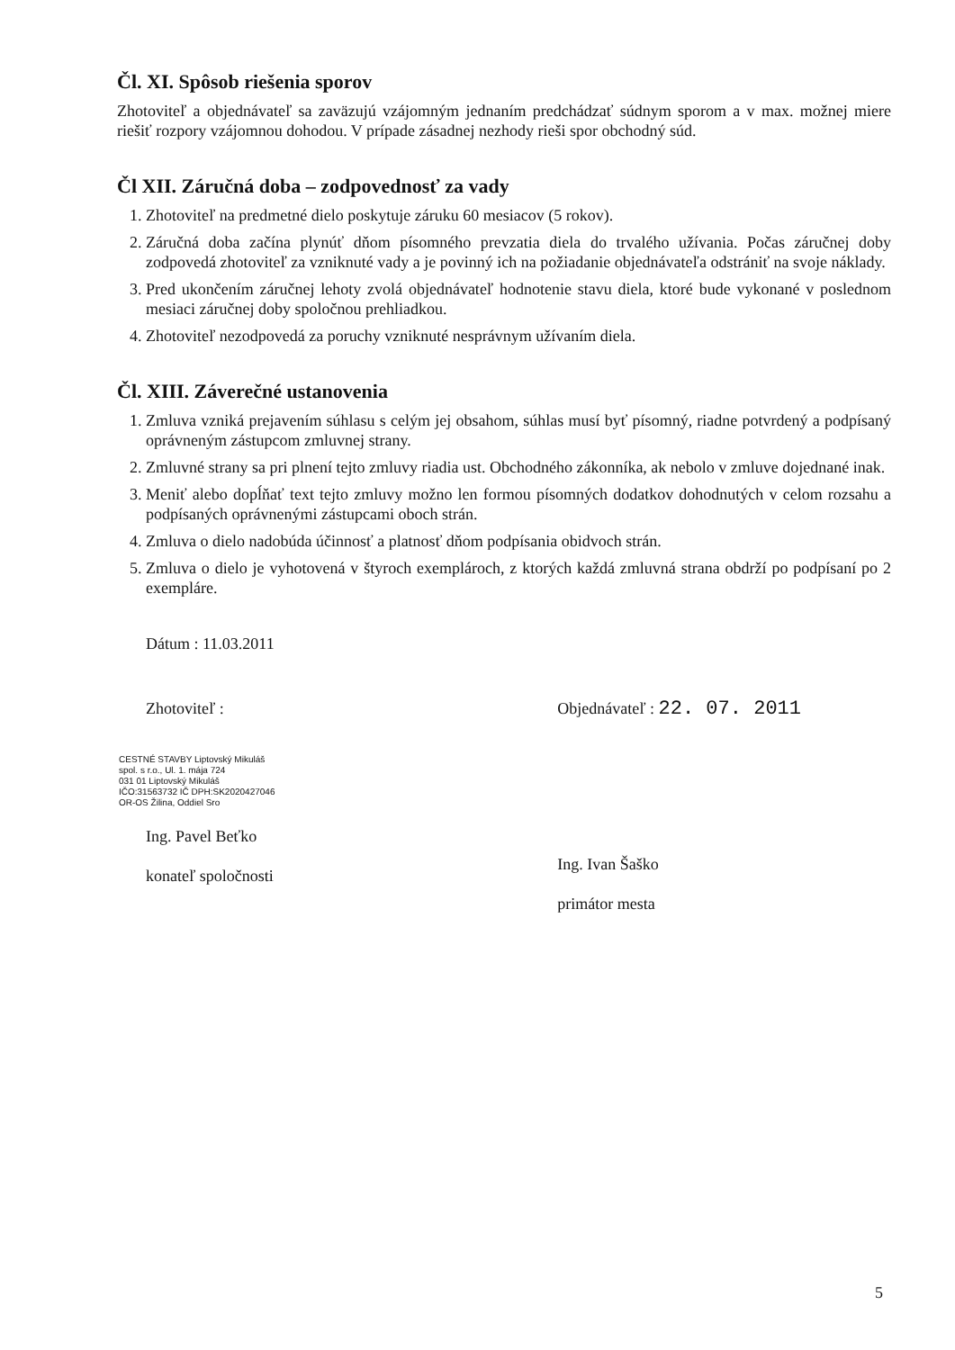Čl. XI. Spôsob riešenia sporov
Zhotoviteľ a objednávateľ sa zaväzujú vzájomným jednaním predchádzať súdnym sporom a v max. možnej miere riešiť rozpory vzájomnou dohodou. V prípade zásadnej nezhody rieši spor obchodný súd.
Čl XII. Záručná doba – zodpovednosť za vady
1. Zhotoviteľ na predmetné dielo poskytuje záruku 60 mesiacov (5 rokov).
2. Záručná doba začína plynúť dňom písomného prevzatia diela do trvalého užívania. Počas záručnej doby zodpovedá zhotoviteľ za vzniknuté vady a je povinný ich na požiadanie objednávateľa odstrániť na svoje náklady.
3. Pred ukončením záručnej lehoty zvolá objednávateľ hodnotenie stavu diela, ktoré bude vykonané v poslednom mesiaci záručnej doby spoločnou prehliadkou.
4. Zhotoviteľ nezodpovedá za poruchy vzniknuté nesprávnym užívaním diela.
Čl. XIII. Záverečné ustanovenia
1. Zmluva vzniká prejavením súhlasu s celým jej obsahom, súhlas musí byť písomný, riadne potvrdený a podpísaný oprávneným zástupcom zmluvnej strany.
2. Zmluvné strany sa pri plnení tejto zmluvy riadia ust. Obchodného zákonníka, ak nebolo v zmluve dojednané inak.
3. Meniť alebo dopĺňať text tejto zmluvy možno len formou písomných dodatkov dohodnutých v celom rozsahu a podpísaných oprávnenými zástupcami oboch strán.
4. Zmluva o dielo nadobúda účinnosť a platnosť dňom podpísania obidvoch strán.
5. Zmluva o dielo je vyhotovená v štyroch exemplároch, z ktorých každá zmluvná strana obdrží po podpísaní po 2 exempláre.
Dátum : 11.03.2011
Zhotoviteľ :
CESTNÉ STAVBY Liptovský Mikuláš
spol. s r.o., Ul. 1. mája 724
031 01 Liptovský Mikuláš
IČO:31563732 IČ DPH:SK2020427046
OR-OS Žilina, Oddiel Sro
Ing. Pavel Beťko
konateľ spoločnosti
Objednávateľ : 22. 07. 2011
Ing. Ivan Šaško
primátor mesta
5